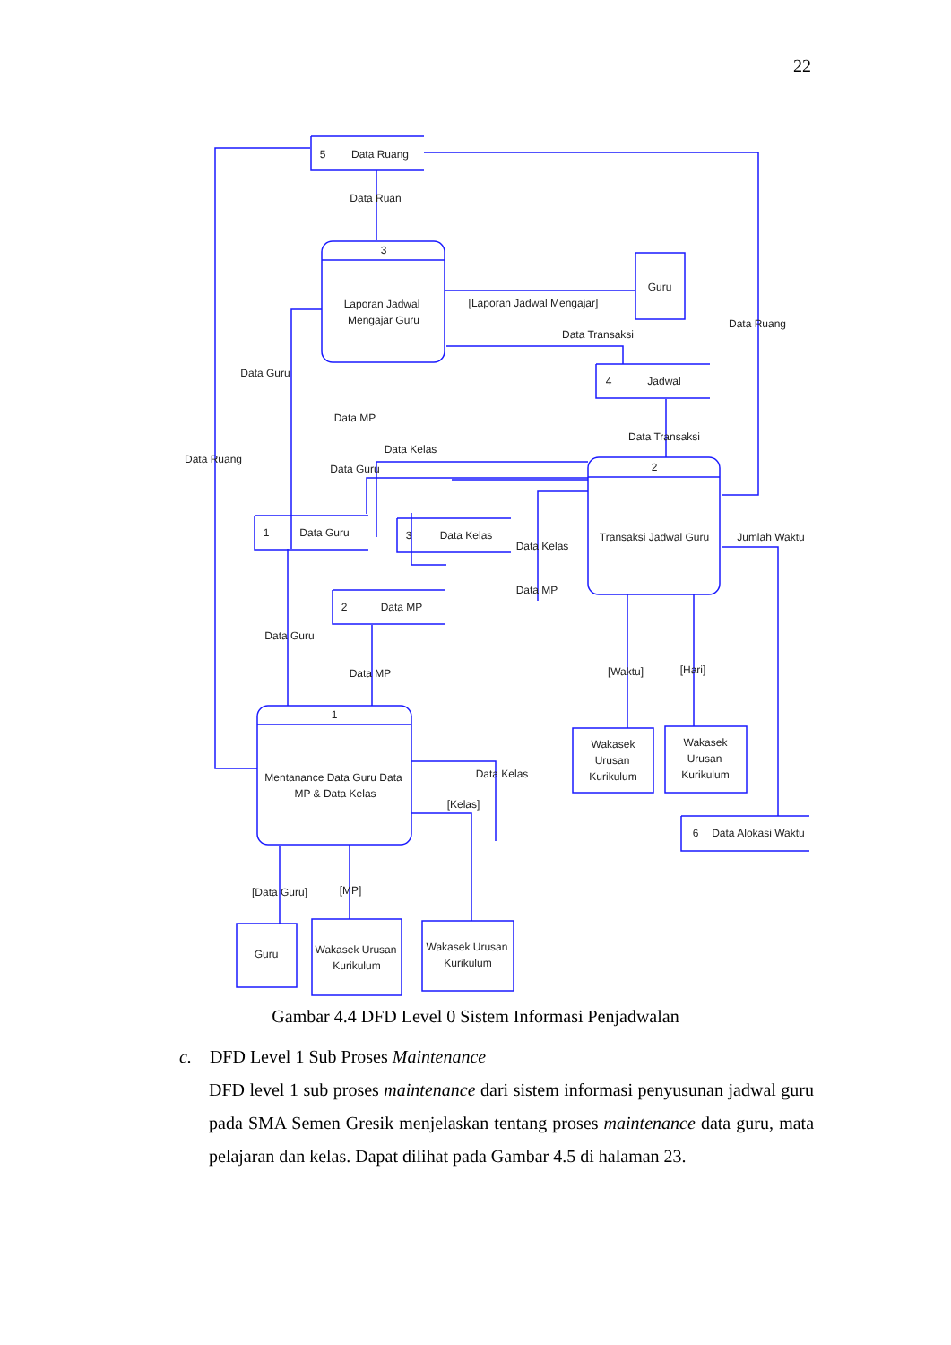22
5
Data Ruang
Data Ruan
3
Laporan Jadwal
Mengajar Guru
Guru
[Laporan Jadwal Mengajar]
Data Ruang
Data Transaksi
4
Jadwal
Data Guru
Data MP
Data Kelas
Data Transaksi
Data Ruang
Data Guru
2
Transaksi Jadwal Guru
Jumlah Waktu
1
Data Guru
3
Data Kelas
Data Kelas
Data MP
2
Data MP
Data Guru
Data MP
[Waktu]
[Hari]
1
Mentanance Data Guru Data
MP & Data Kelas
Data Kelas
[Kelas]
Wakasek
Urusan
Kurikulum
Wakasek
Urusan
Kurikulum
6
Data Alokasi Waktu
[Data Guru]
[MP]
Guru
Wakasek Urusan
Kurikulum
Wakasek Urusan
Kurikulum
Gambar 4.4 DFD Level 0 Sistem Informasi Penjadwalan
c. DFD Level 1 Sub Proses Maintenance
DFD level 1 sub proses maintenance dari sistem informasi penyusunan jadwal guru pada SMA Semen Gresik menjelaskan tentang proses maintenance data guru, mata pelajaran dan kelas. Dapat dilihat pada Gambar 4.5 di halaman 23.